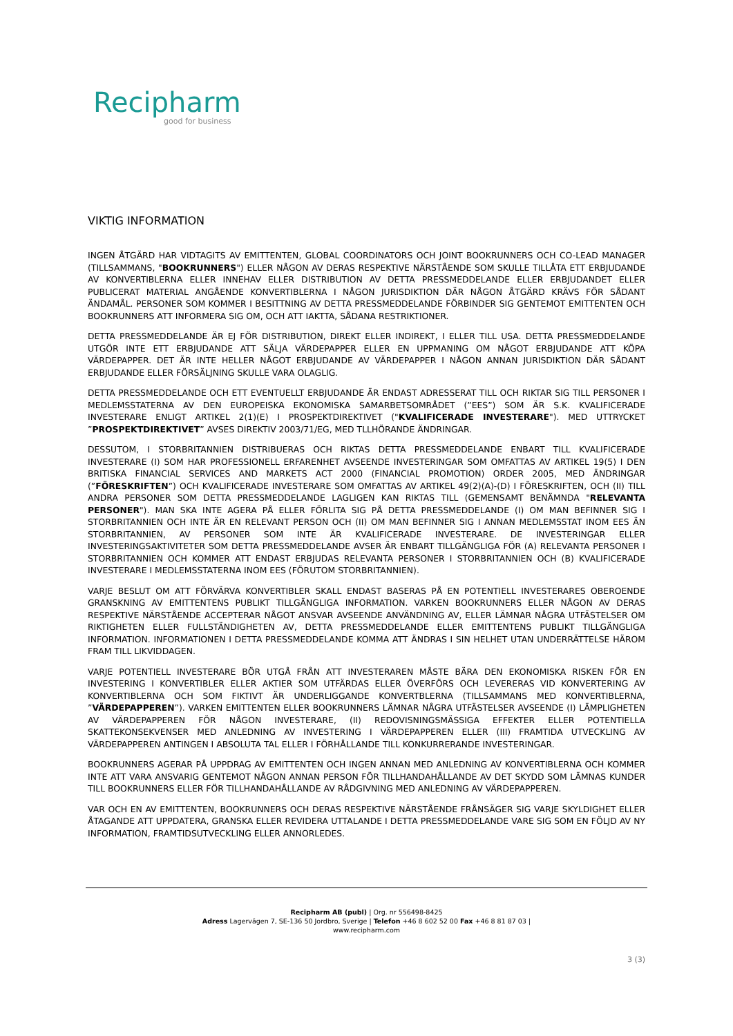Recipharm
good for business
VIKTIG INFORMATION
INGEN ÅTGÄRD HAR VIDTAGITS AV EMITTENTEN, GLOBAL COORDINATORS OCH JOINT BOOKRUNNERS OCH CO-LEAD MANAGER (TILLSAMMANS, "BOOKRUNNERS") ELLER NÅGON AV DERAS RESPEKTIVE NÄRSTÅENDE SOM SKULLE TILLÅTA ETT ERBJUDANDE AV KONVERTIBLERNA ELLER INNEHAV ELLER DISTRIBUTION AV DETTA PRESSMEDDELANDE ELLER ERBJUDANDET ELLER PUBLICERAT MATERIAL ANGÅENDE KONVERTIBLERNA I NÅGON JURISDIKTION DÄR NÅGON ÅTGÄRD KRÄVS FÖR SÅDANT ÄNDAMÅL. PERSONER SOM KOMMER I BESITTNING AV DETTA PRESSMEDDELANDE FÖRBINDER SIG GENTEMOT EMITTENTEN OCH BOOKRUNNERS ATT INFORMERA SIG OM, OCH ATT IAKTTA, SÅDANA RESTRIKTIONER.
DETTA PRESSMEDDELANDE ÄR EJ FÖR DISTRIBUTION, DIREKT ELLER INDIREKT, I ELLER TILL USA. DETTA PRESSMEDDELANDE UTGÖR INTE ETT ERBJUDANDE ATT SÄLJA VÄRDEPAPPER ELLER EN UPPMANING OM NÅGOT ERBJUDANDE ATT KÖPA VÄRDEPAPPER. DET ÄR INTE HELLER NÅGOT ERBJUDANDE AV VÄRDEPAPPER I NÅGON ANNAN JURISDIKTION DÄR SÅDANT ERBJUDANDE ELLER FÖRSÄLJNING SKULLE VARA OLAGLIG.
DETTA PRESSMEDDELANDE OCH ETT EVENTUELLT ERBJUDANDE ÄR ENDAST ADRESSERAT TILL OCH RIKTAR SIG TILL PERSONER I MEDLEMSSTATERNA AV DEN EUROPEISKA EKONOMISKA SAMARBETSOMRÅDET (”EES”) SOM ÄR S.K. KVALIFICERADE INVESTERARE ENLIGT ARTIKEL 2(1)(E) I PROSPEKTDIREKTIVET ("KVALIFICERADE INVESTERARE"). MED UTTRYCKET ”PROSPEKTDIREKTIVET” AVSES DIREKTIV 2003/71/EG, MED TLLHÖRANDE ÄNDRINGAR.
DESSUTOM, I STORBRITANNIEN DISTRIBUERAS OCH RIKTAS DETTA PRESSMEDDELANDE ENBART TILL KVALIFICERADE INVESTERARE (I) SOM HAR PROFESSIONELL ERFARENHET AVSEENDE INVESTERINGAR SOM OMFATTAS AV ARTIKEL 19(5) I DEN BRITISKA FINANCIAL SERVICES AND MARKETS ACT 2000 (FINANCIAL PROMOTION) ORDER 2005, MED ÄNDRINGAR (”FÖRESKRIFTEN”) OCH KVALIFICERADE INVESTERARE SOM OMFATTAS AV ARTIKEL 49(2)(A)-(D) I FÖRESKRIFTEN, OCH (II) TILL ANDRA PERSONER SOM DETTA PRESSMEDDELANDE LAGLIGEN KAN RIKTAS TILL (GEMENSAMT BENÄMNDA "RELEVANTA PERSONER"). MAN SKA INTE AGERA PÅ ELLER FÖRLITA SIG PÅ DETTA PRESSMEDDELANDE (I) OM MAN BEFINNER SIG I STORBRITANNIEN OCH INTE ÄR EN RELEVANT PERSON OCH (II) OM MAN BEFINNER SIG I ANNAN MEDLEMSSTAT INOM EES ÄN STORBRITANNIEN, AV PERSONER SOM INTE ÄR KVALIFICERADE INVESTERARE. DE INVESTERINGAR ELLER INVESTERINGSAKTIVITETER SOM DETTA PRESSMEDDELANDE AVSER ÄR ENBART TILLGÄNGLIGA FÖR (A) RELEVANTA PERSONER I STORBRITANNIEN OCH KOMMER ATT ENDAST ERBJUDAS RELEVANTA PERSONER I STORBRITANNIEN OCH (B) KVALIFICERADE INVESTERARE I MEDLEMSSTATERNA INOM EES (FÖRUTOM STORBRITANNIEN).
VARJE BESLUT OM ATT FÖRVÄRVA KONVERTIBLER SKALL ENDAST BASERAS PÅ EN POTENTIELL INVESTERARES OBEROENDE GRANSKNING AV EMITTENTENS PUBLIKT TILLGÄNGLIGA INFORMATION. VARKEN BOOKRUNNERS ELLER NÅGON AV DERAS RESPEKTIVE NÄRSTÅENDE ACCEPTERAR NÅGOT ANSVAR AVSEENDE ANVÄNDNING AV, ELLER LÄMNAR NÅGRA UTFÄSTELSER OM RIKTIGHETEN ELLER FULLSTÄNDIGHETEN AV, DETTA PRESSMEDDELANDE ELLER EMITTENTENS PUBLIKT TILLGÄNGLIGA INFORMATION. INFORMATIONEN I DETTA PRESSMEDDELANDE KOMMA ATT ÄNDRAS I SIN HELHET UTAN UNDERRÄTTELSE HÄROM FRAM TILL LIKVIDDAGEN.
VARJE POTENTIELL INVESTERARE BÖR UTGÅ FRÅN ATT INVESTERAREN MÅSTE BÄRA DEN EKONOMISKA RISKEN FÖR EN INVESTERING I KONVERTIBLER ELLER AKTIER SOM UTFÄRDAS ELLER ÖVERFÖRS OCH LEVERERAS VID KONVERTERING AV KONVERTIBLERNA OCH SOM FIKTIVT ÄR UNDERLIGGANDE KONVERTBLERNA (TILLSAMMANS MED KONVERTIBLERNA, ”VÄRDEPAPPEREN”). VARKEN EMITTENTEN ELLER BOOKRUNNERS LÄMNAR NÅGRA UTFÄSTELSER AVSEENDE (I) LÄMPLIGHETEN AV VÄRDEPAPPEREN FÖR NÅGON INVESTERARE, (II) REDOVISNINGSMÄSSIGA EFFEKTER ELLER POTENTIELLA SKATTEKONSEKVENSER MED ANLEDNING AV INVESTERING I VÄRDEPAPPEREN ELLER (III) FRAMTIDA UTVECKLING AV VÄRDEPAPPEREN ANTINGEN I ABSOLUTA TAL ELLER I FÖRHÅLLANDE TILL KONKURRERANDE INVESTERINGAR.
BOOKRUNNERS AGERAR PÅ UPPDRAG AV EMITTENTEN OCH INGEN ANNAN MED ANLEDNING AV KONVERTIBLERNA OCH KOMMER INTE ATT VARA ANSVARIG GENTEMOT NÅGON ANNAN PERSON FÖR TILLHANDAHÅLLANDE AV DET SKYDD SOM LÄMNAS KUNDER TILL BOOKRUNNERS ELLER FÖR TILLHANDAHÅLLANDE AV RÅDGIVNING MED ANLEDNING AV VÄRDEPAPPEREN.
VAR OCH EN AV EMITTENTEN, BOOKRUNNERS OCH DERAS RESPEKTIVE NÄRSTÅENDE FRÅNSÄGER SIG VARJE SKYLDIGHET ELLER ÅTAGANDE ATT UPPDATERA, GRANSKA ELLER REVIDERA UTTALANDE I DETTA PRESSMEDDELANDE VARE SIG SOM EN FÖLJD AV NY INFORMATION, FRAMTIDSUTVECKLING ELLER ANNORLEDES.
Recipharm AB (publ) | Org. nr 556498-8425
Adress Lagervägen 7, SE-136 50 Jordbro, Sverige | Telefon +46 8 602 52 00 Fax +46 8 81 87 03 |
www.recipharm.com
3 (3)